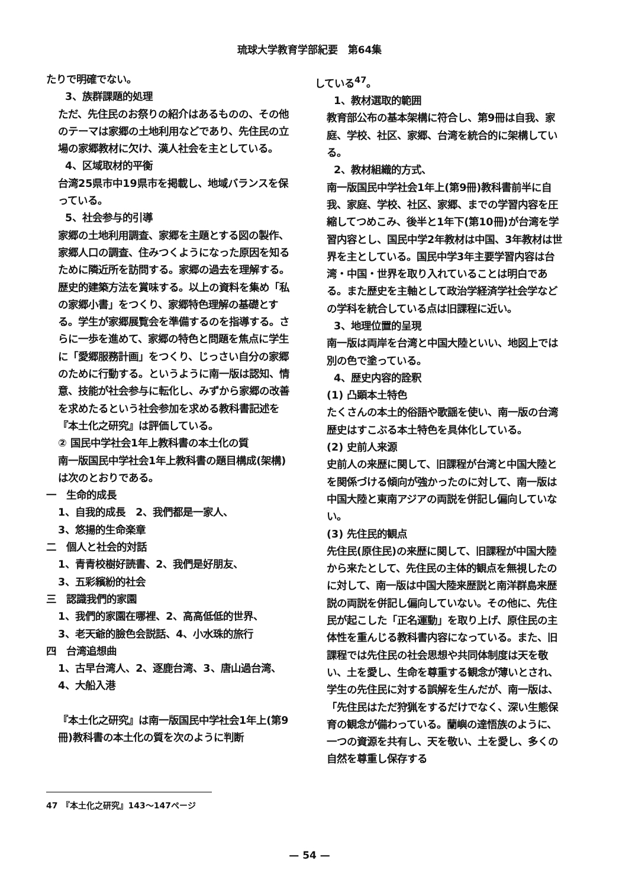琉球大学教育学部紀要　第64集
たりで明確でない。
3、族群課題的処理
ただ、先住民のお祭りの紹介はあるものの、その他のテーマは家郷の土地利用などであり、先住民の立場の家郷教材に欠け、漢人社会を主としている。
4、区域取材的平衡
台湾25県市中19県市を掲載し、地域バランスを保っている。
5、社会参与的引導
家郷の土地利用調査、家郷を主題とする図の製作、家郷人口の調査、住みつくようになった原因を知るために隣近所を訪問する。家郷の過去を理解する。歴史的建築方法を賞味する。以上の資料を集め「私の家郷小書」をつくり、家郷特色理解の基礎とする。学生が家郷展覧会を準備するのを指導する。さらに一歩を進めて、家郷の特色と問題を焦点に学生に「愛郷服務計画」をつくり、じっさい自分の家郷のために行動する。というように南一版は認知、情意、技能が社会参与に転化し、みずから家郷の改善を求めたるという社会参加を求める教科書記述を『本土化之研究』は評価している。
② 国民中学社会1年上教科書の本土化の質
南一版国民中学社会1年上教科書の題目構成(架構)は次のとおりである。
一　生命的成長
1、自我的成長　2、我們都是一家人、
3、悠揚的生命楽章
二　個人と社会的対話
1、青青校樹好読書、2、我們是好朋友、
3、五彩繽紛的社会
三　認識我們的家園
1、我們的家園在哪裡、2、高高低低的世界、
3、老天爺的臉色会説話、4、小水珠的旅行
四　台湾追想曲
1、古早台湾人、2、逐鹿台湾、3、唐山過台湾、4、大船入港
『本土化之研究』は南一版国民中学社会1年上(第9冊)教科書の本土化の質を次のように判断
している<sup>47</sup>。
1、教材選取的範囲
教育部公布の基本架構に符合し、第9冊は自我、家庭、学校、社区、家郷、台湾を統合的に架構している。
2、教材組織的方式、
南一版国民中学社会1年上(第9冊)教科書前半に自我、家庭、学校、社区、家郷、までの学習内容を圧縮してつめこみ、後半と1年下(第10冊)が台湾を学習内容とし、国民中学2年教材は中国、3年教材は世界を主としている。国民中学3年主要学習内容は台湾・中国・世界を取り入れていることは明白である。また歴史を主軸として政治学経済学社会学などの学科を統合している点は旧課程に近い。
3、地理位置的呈現
南一版は両岸を台湾と中国大陸といい、地図上では別の色で塗っている。
4、歴史内容的詮釈
(1) 凸顕本土特色
たくさんの本土的俗語や歌謡を使い、南一版の台湾歴史はすこぶる本土特色を具体化している。
(2) 史前人来源
史前人の来歴に関して、旧課程が台湾と中国大陸とを関係づける傾向が強かったのに対して、南一版は中国大陸と東南アジアの両説を併記し偏向していない。
(3) 先住民的観点
先住民(原住民)の来歴に関して、旧課程が中国大陸から来たとして、先住民の主体的観点を無視したのに対して、南一版は中国大陸来歴説と南洋群島来歴説の両説を併記し偏向していない。その他に、先住民が起こした「正名運動」を取り上げ、原住民の主体性を重んじる教科書内容になっている。また、旧課程では先住民の社会思想や共同体制度は天を敬い、土を愛し、生命を尊重する観念が薄いとされ、学生の先住民に対する誤解を生んだが、南一版は、「先住民はただ狩猟をするだけでなく、深い生態保育の観念が備わっている。蘭嶼の達悟族のように、一つの資源を共有し、天を敬い、土を愛し、多くの自然を尊重し保存する
47　『本土化之研究』143〜147ページ
— 54 —